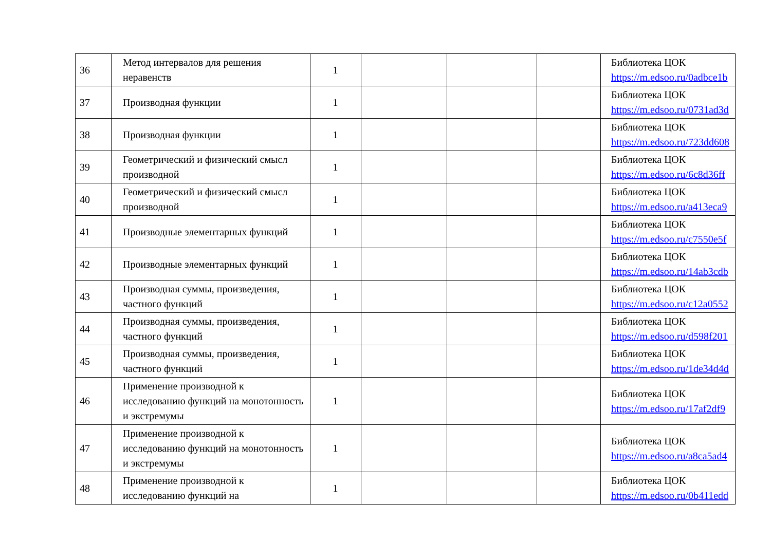| 36 | Метод интервалов для решения неравенств | 1 | | | | Библиотека ЦОК https://m.edsoo.ru/0adbce1b |
| 37 | Производная функции | 1 | | | | Библиотека ЦОК https://m.edsoo.ru/0731ad3d |
| 38 | Производная функции | 1 | | | | Библиотека ЦОК https://m.edsoo.ru/723dd608 |
| 39 | Геометрический и физический смысл производной | 1 | | | | Библиотека ЦОК https://m.edsoo.ru/6c8d36ff |
| 40 | Геометрический и физический смысл производной | 1 | | | | Библиотека ЦОК https://m.edsoo.ru/a413eca9 |
| 41 | Производные элементарных функций | 1 | | | | Библиотека ЦОК https://m.edsoo.ru/c7550e5f |
| 42 | Производные элементарных функций | 1 | | | | Библиотека ЦОК https://m.edsoo.ru/14ab3cdb |
| 43 | Производная суммы, произведения, частного функций | 1 | | | | Библиотека ЦОК https://m.edsoo.ru/c12a0552 |
| 44 | Производная суммы, произведения, частного функций | 1 | | | | Библиотека ЦОК https://m.edsoo.ru/d598f201 |
| 45 | Производная суммы, произведения, частного функций | 1 | | | | Библиотека ЦОК https://m.edsoo.ru/1de34d4d |
| 46 | Применение производной к исследованию функций на монотонность и экстремумы | 1 | | | | Библиотека ЦОК https://m.edsoo.ru/17af2df9 |
| 47 | Применение производной к исследованию функций на монотонность и экстремумы | 1 | | | | Библиотека ЦОК https://m.edsoo.ru/a8ca5ad4 |
| 48 | Применение производной к исследованию функций на | 1 | | | | Библиотека ЦОК https://m.edsoo.ru/0b411edd |